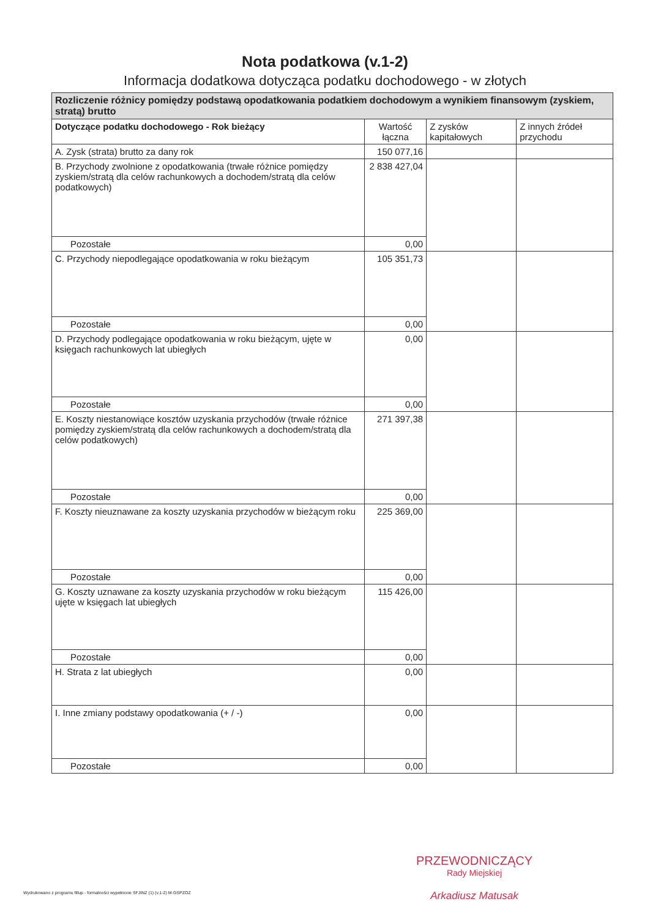Nota podatkowa (v.1-2)
Informacja dodatkowa dotycząca podatku dochodowego - w złotych
| Rozliczenie różnicy pomiędzy podstawą opodatkowania podatkiem dochodowym a wynikiem finansowym (zyskiem, stratą) brutto | | | |
| --- | --- | --- | --- |
| Dotyczące podatku dochodowego - Rok bieżący | Wartość łączna | Z zysków kapitałowych | Z innych źródeł przychodu |
| A. Zysk (strata) brutto za dany rok | 150 077,16 | | |
| B. Przychody zwolnione z opodatkowania (trwałe różnice pomiędzy zyskiem/stratą dla celów rachunkowych a dochodem/stratą dla celów podatkowych) | 2 838 427,04 | | |
| Pozostałe | 0,00 | | |
| C. Przychody niepodlegające opodatkowania w roku bieżącym | 105 351,73 | | |
| Pozostałe | 0,00 | | |
| D. Przychody podlegające opodatkowania w roku bieżącym, ujęte w księgach rachunkowych lat ubiegłych | 0,00 | | |
| Pozostałe | 0,00 | | |
| E. Koszty niestanowiące kosztów uzyskania przychodów (trwałe różnice pomiędzy zyskiem/stratą dla celów rachunkowych a dochodem/stratą dla celów podatkowych) | 271 397,38 | | |
| Pozostałe | 0,00 | | |
| F. Koszty nieuznawane za koszty uzyskania przychodów w bieżącym roku | 225 369,00 | | |
| Pozostałe | 0,00 | | |
| G. Koszty uznawane za koszty uzyskania przychodów w roku bieżącym ujęte w księgach lat ubiegłych | 115 426,00 | | |
| Pozostałe | 0,00 | | |
| H. Strata z lat ubiegłych | 0,00 | | |
| I. Inne zmiany podstawy opodatkowania (+ / -) | 0,00 | | |
| Pozostałe | 0,00 | | |
PRZEWODNICZĄCY
Rady Miejskiej
Arkadiusz Matusak
Wydrukowano z programu fillup - formalności wypełnione SFJINZ (1) (v.1-2) M-GSPZOZ